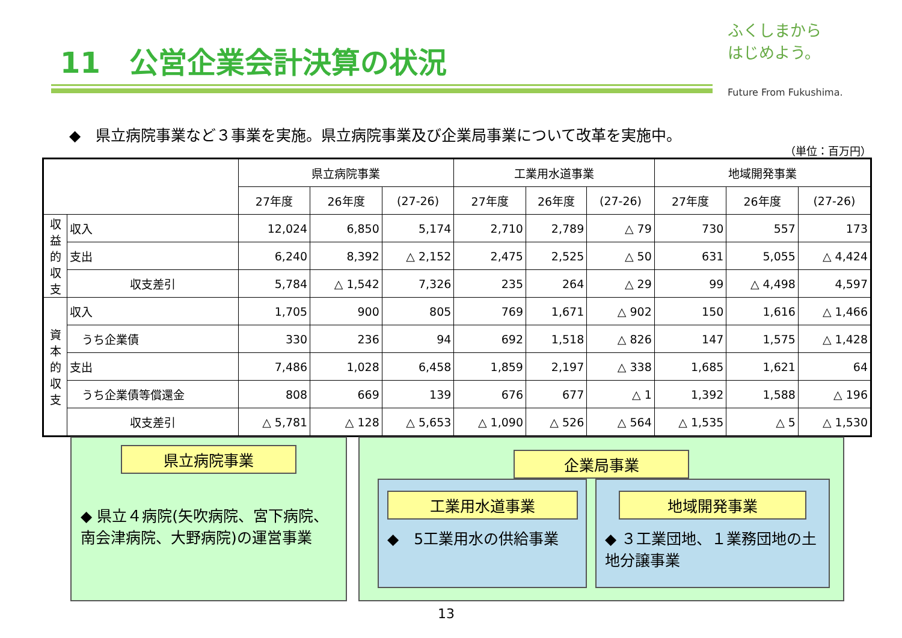11　公営企業会計決算の状況
ふくしまから
はじめよう。
Future From Fukushima.
◆　県立病院事業など３事業を実施。県立病院事業及び企業局事業について改革を実施中。
（単位：百万円）
| | | 県立病院事業 | | | 工業用水道事業 | | | 地域開発事業 | | |
| --- | --- | --- | --- | --- | --- | --- | --- | --- | --- | --- |
| | | 27年度 | 26年度 | (27-26) | 27年度 | 26年度 | (27-26) | 27年度 | 26年度 | (27-26) |
| 収益的収支 | 収入 | 12,024 | 6,850 | 5,174 | 2,710 | 2,789 | △ 79 | 730 | 557 | 173 |
| | 支出 | 6,240 | 8,392 | △ 2,152 | 2,475 | 2,525 | △ 50 | 631 | 5,055 | △ 4,424 |
| | 収支差引 | 5,784 | △ 1,542 | 7,326 | 235 | 264 | △ 29 | 99 | △ 4,498 | 4,597 |
| 資本的収支 | 収入 | 1,705 | 900 | 805 | 769 | 1,671 | △ 902 | 150 | 1,616 | △ 1,466 |
| | うち企業債 | 330 | 236 | 94 | 692 | 1,518 | △ 826 | 147 | 1,575 | △ 1,428 |
| | 支出 | 7,486 | 1,028 | 6,458 | 1,859 | 2,197 | △ 338 | 1,685 | 1,621 | 64 |
| | うち企業債等償還金 | 808 | 669 | 139 | 676 | 677 | △ 1 | 1,392 | 1,588 | △ 196 |
| | 収支差引 | △ 5,781 | △ 128 | △ 5,653 | △ 1,090 | △ 526 | △ 564 | △ 1,535 | △ 5 | △ 1,530 |
県立病院事業
◆ 県立４病院(矢吹病院、宮下病院、南会津病院、大野病院)の運営事業
企業局事業
工業用水道事業
◆　5工業用水の供給事業
地域開発事業
◆ ３工業団地、１業務団地の土地分譲事業
13